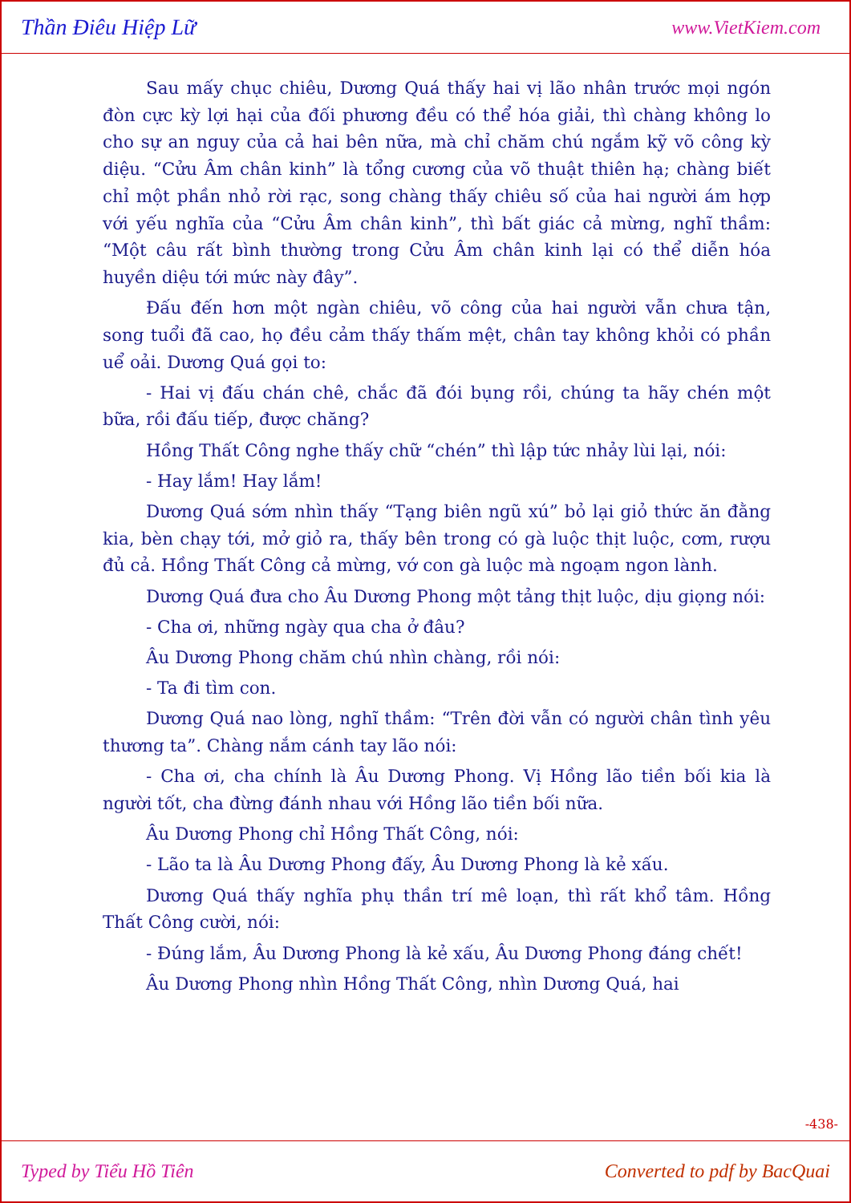Thần Điêu Hiệp Lữ www.VietKiem.com
Sau mấy chục chiêu, Dương Quá thấy hai vị lão nhân trước mọi ngón đòn cực kỳ lợi hại của đối phương đều có thể hóa giải, thì chàng không lo cho sự an nguy của cả hai bên nữa, mà chỉ chăm chú ngắm kỹ võ công kỳ diệu. “Cửu Âm chân kinh” là tổng cương của võ thuật thiên hạ; chàng biết chỉ một phần nhỏ rời rạc, song chàng thấy chiêu số của hai người ám hợp với yếu nghĩa của “Cửu Âm chân kinh”, thì bất giác cả mừng, nghĩ thầm: “Một câu rất bình thường trong Cửu Âm chân kinh lại có thể diễn hóa huyền diệu tới mức này đây”.
Đấu đến hơn một ngàn chiêu, võ công của hai người vẫn chưa tận, song tuổi đã cao, họ đều cảm thấy thấm mệt, chân tay không khỏi có phần uể oải. Dương Quá gọi to:
- Hai vị đấu chán chê, chắc đã đói bụng rồi, chúng ta hãy chén một bữa, rồi đấu tiếp, được chăng?
Hồng Thất Công nghe thấy chữ “chén” thì lập tức nhảy lùi lại, nói:
- Hay lắm! Hay lắm!
Dương Quá sớm nhìn thấy “Tạng biên ngũ xú” bỏ lại giỏ thức ăn đằng kia, bèn chạy tới, mở giỏ ra, thấy bên trong có gà luộc thịt luộc, cơm, rượu đủ cả. Hồng Thất Công cả mừng, vớ con gà luộc mà ngoạm ngon lành.
Dương Quá đưa cho Âu Dương Phong một tảng thịt luộc, dịu giọng nói:
- Cha ơi, những ngày qua cha ở đâu?
Âu Dương Phong chăm chú nhìn chàng, rồi nói:
- Ta đi tìm con.
Dương Quá nao lòng, nghĩ thầm: “Trên đời vẫn có người chân tình yêu thương ta”. Chàng nắm cánh tay lão nói:
- Cha ơi, cha chính là Âu Dương Phong. Vị Hồng lão tiền bối kia là người tốt, cha đừng đánh nhau với Hồng lão tiền bối nữa.
Âu Dương Phong chỉ Hồng Thất Công, nói:
- Lão ta là Âu Dương Phong đấy, Âu Dương Phong là kẻ xấu.
Dương Quá thấy nghĩa phụ thần trí mê loạn, thì rất khổ tâm. Hồng Thất Công cười, nói:
- Đúng lắm, Âu Dương Phong là kẻ xấu, Âu Dương Phong đáng chết!
Âu Dương Phong nhìn Hồng Thất Công, nhìn Dương Quá, hai
-438-
Typed by Tiểu Hồ Tiên Converted to pdf by BacQuai